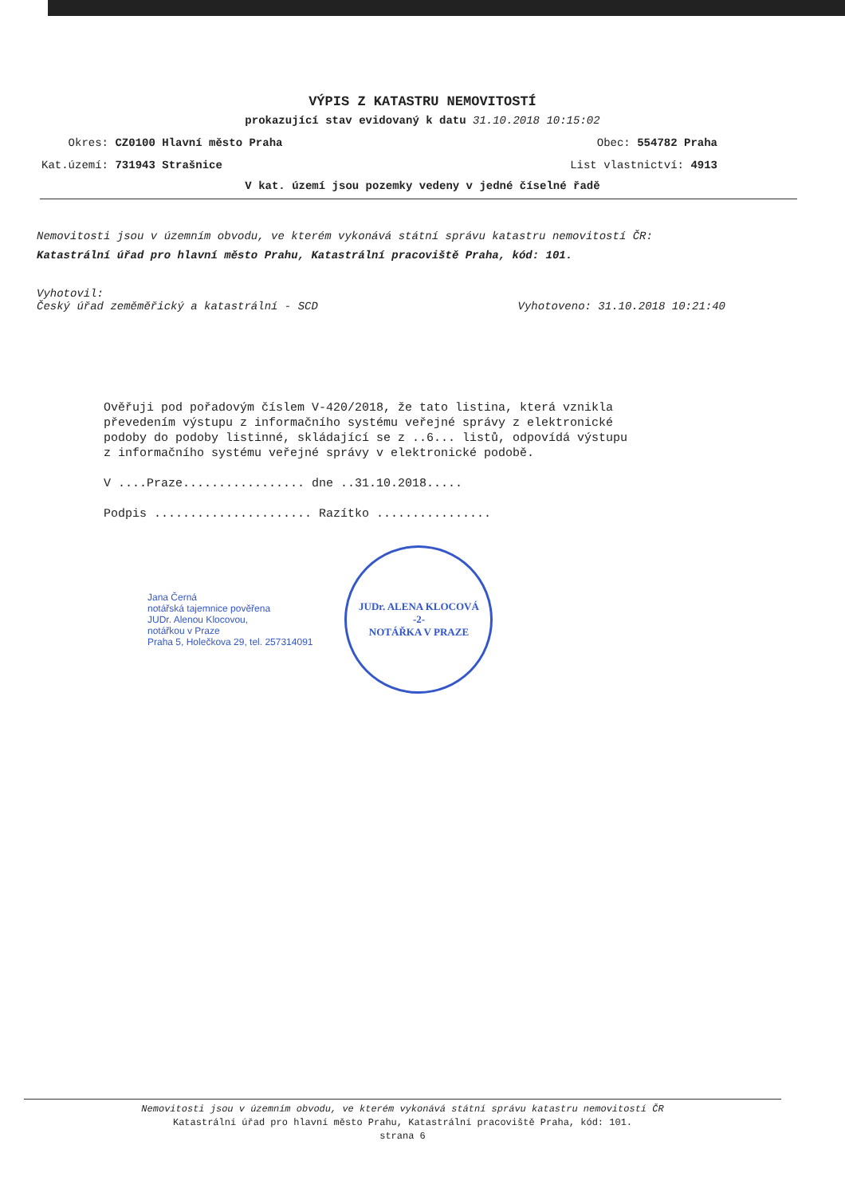VÝPIS Z KATASTRU NEMOVITOSTÍ
prokazující stav evidovaný k datu 31.10.2018 10:15:02
Okres: CZ0100 Hlavní město Praha Obec: 554782 Praha
Kat.území: 731943 Strašnice List vlastnictví: 4913
V kat. území jsou pozemky vedeny v jedné číselné řadě
Nemovitosti jsou v územním obvodu, ve kterém vykonává státní správu katastru nemovitostí ČR:
Katastrální úřad pro hlavní město Prahu, Katastrální pracoviště Praha, kód: 101.
Vyhotovil:
Český úřad zeměměřický a katastrální - SCD
Vyhotoveno: 31.10.2018 10:21:40
Ověřuji pod pořadovým číslem V-420/2018, že tato listina, která vznikla převedením výstupu z informačního systému veřejné správy z elektronické podoby do podoby listinné, skládající se z ..6... listů, odpovídá výstupu z informačního systému veřejné správy v elektronické podobě.
V ....Praze................. dne ..31.10.2018.....
Podpis ...................... Razítko ................
Jana Černá
notářská tajemnice pověřena
JUDr. Alenou Klocovou,
notářkou v Praze
Praha 5, Holečkova 29, tel. 257314091
JUDr. ALENA KLOCOVÁ
-2-
NOTÁŘKA V PRAZE
Nemovitosti jsou v územním obvodu, ve kterém vykonává státní správu katastru nemovitostí ČR
Katastrální úřad pro hlavní město Prahu, Katastrální pracoviště Praha, kód: 101.
strana 6